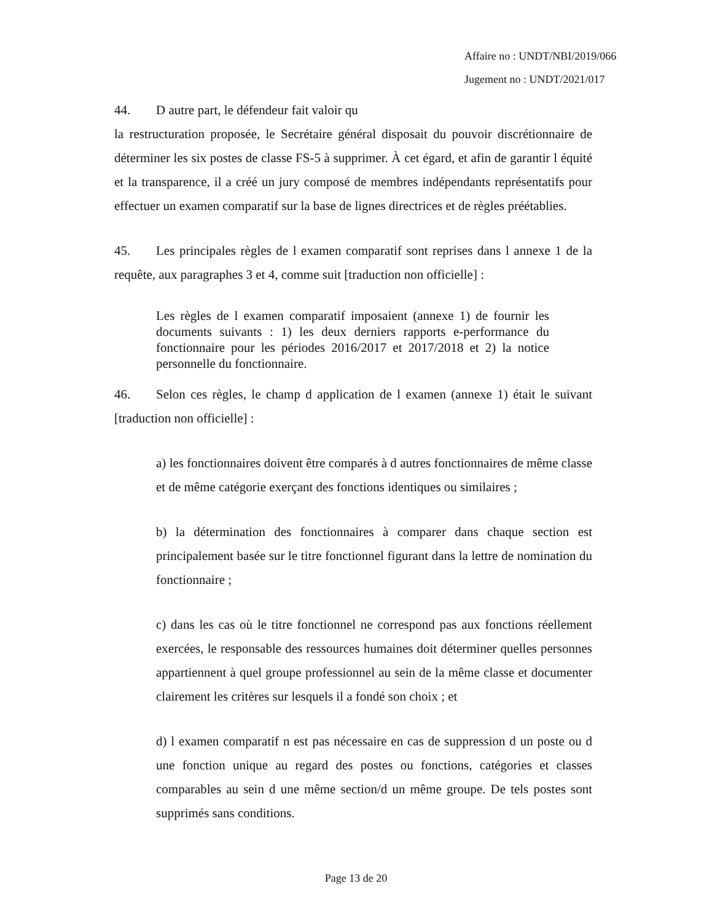Affaire no : UNDT/NBI/2019/066
Jugement no : UNDT/2021/017
44. D autre part, le défendeur fait valoir qu
la restructuration proposée, le Secrétaire général disposait du pouvoir discrétionnaire de déterminer les six postes de classe FS-5 à supprimer. À cet égard, et afin de garantir l équité et la transparence, il a créé un jury composé de membres indépendants représentatifs pour effectuer un examen comparatif sur la base de lignes directrices et de règles préétablies.
45. Les principales règles de l examen comparatif sont reprises dans l annexe 1 de la requête, aux paragraphes 3 et 4, comme suit [traduction non officielle] :
Les règles de l examen comparatif imposaient (annexe 1) de fournir les documents suivants : 1) les deux derniers rapports e-performance du fonctionnaire pour les périodes 2016/2017 et 2017/2018 et 2) la notice personnelle du fonctionnaire.
46. Selon ces règles, le champ d application de l examen (annexe 1) était le suivant [traduction non officielle] :
a) les fonctionnaires doivent être comparés à d autres fonctionnaires de même classe et de même catégorie exerçant des fonctions identiques ou similaires ;
b) la détermination des fonctionnaires à comparer dans chaque section est principalement basée sur le titre fonctionnel figurant dans la lettre de nomination du fonctionnaire ;
c) dans les cas où le titre fonctionnel ne correspond pas aux fonctions réellement exercées, le responsable des ressources humaines doit déterminer quelles personnes appartiennent à quel groupe professionnel au sein de la même classe et documenter clairement les critères sur lesquels il a fondé son choix ; et
d) l examen comparatif n est pas nécessaire en cas de suppression d un poste ou d une fonction unique au regard des postes ou fonctions, catégories et classes comparables au sein d une même section/d un même groupe. De tels postes sont supprimés sans conditions.
Page 13 de 20